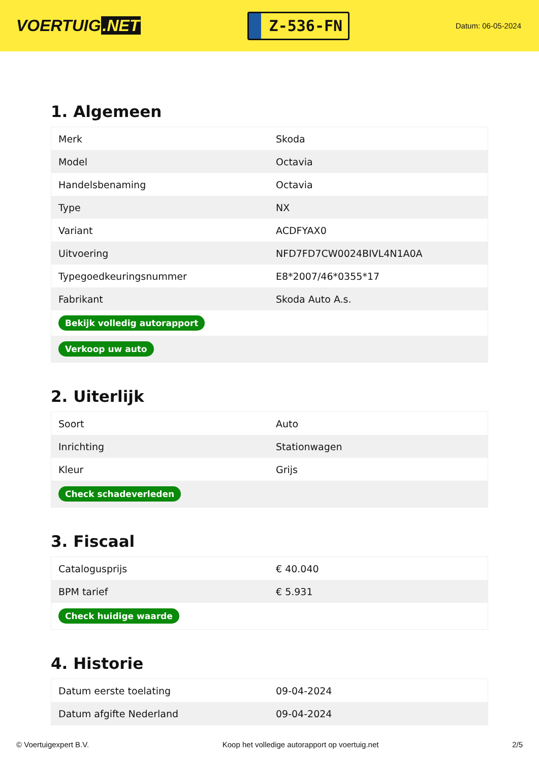VOERTUIG.NET
Z-536-FN
Datum: 06-05-2024
1. Algemeen
| Merk | Skoda |
| Model | Octavia |
| Handelsbenaming | Octavia |
| Type | NX |
| Variant | ACDFYAX0 |
| Uitvoering | NFD7FD7CW0024BIVL4N1A0A |
| Typegoedkeuringsnummer | E8*2007/46*0355*17 |
| Fabrikant | Skoda Auto A.s. |
| Bekijk volledig autorapport | |
| Verkoop uw auto | |
2. Uiterlijk
| Soort | Auto |
| Inrichting | Stationwagen |
| Kleur | Grijs |
| Check schadeverleden | |
3. Fiscaal
| Catalogusprijs | € 40.040 |
| BPM tarief | € 5.931 |
| Check huidige waarde | |
4. Historie
| Datum eerste toelating | 09-04-2024 |
| Datum afgifte Nederland | 09-04-2024 |
© Voertuigexpert B.V. Koop het volledige autorapport op voertuig.net 2/5